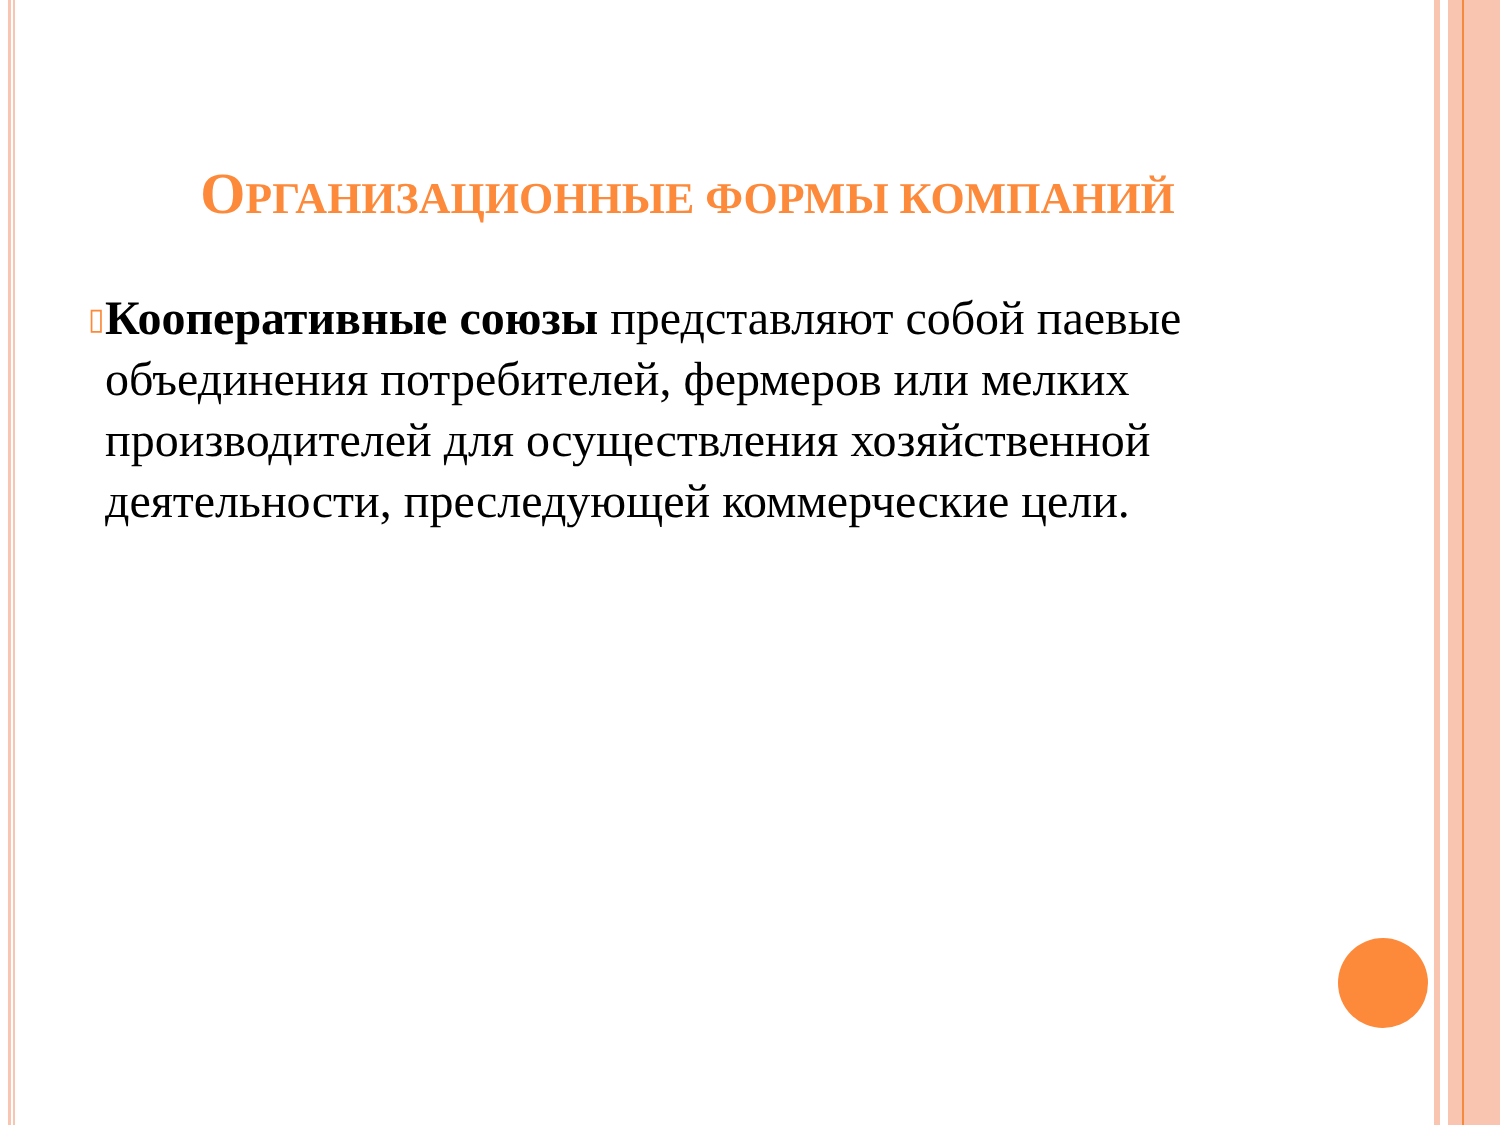ОРГАНИЗАЦИОННЫЕ ФОРМЫ КОМПАНИЙ
▯
Кооперативные союзы представляют собой паевые объединения потребителей, фермеров или мелких производителей для осуществления хозяйственной деятельности, преследующей коммерческие цели.